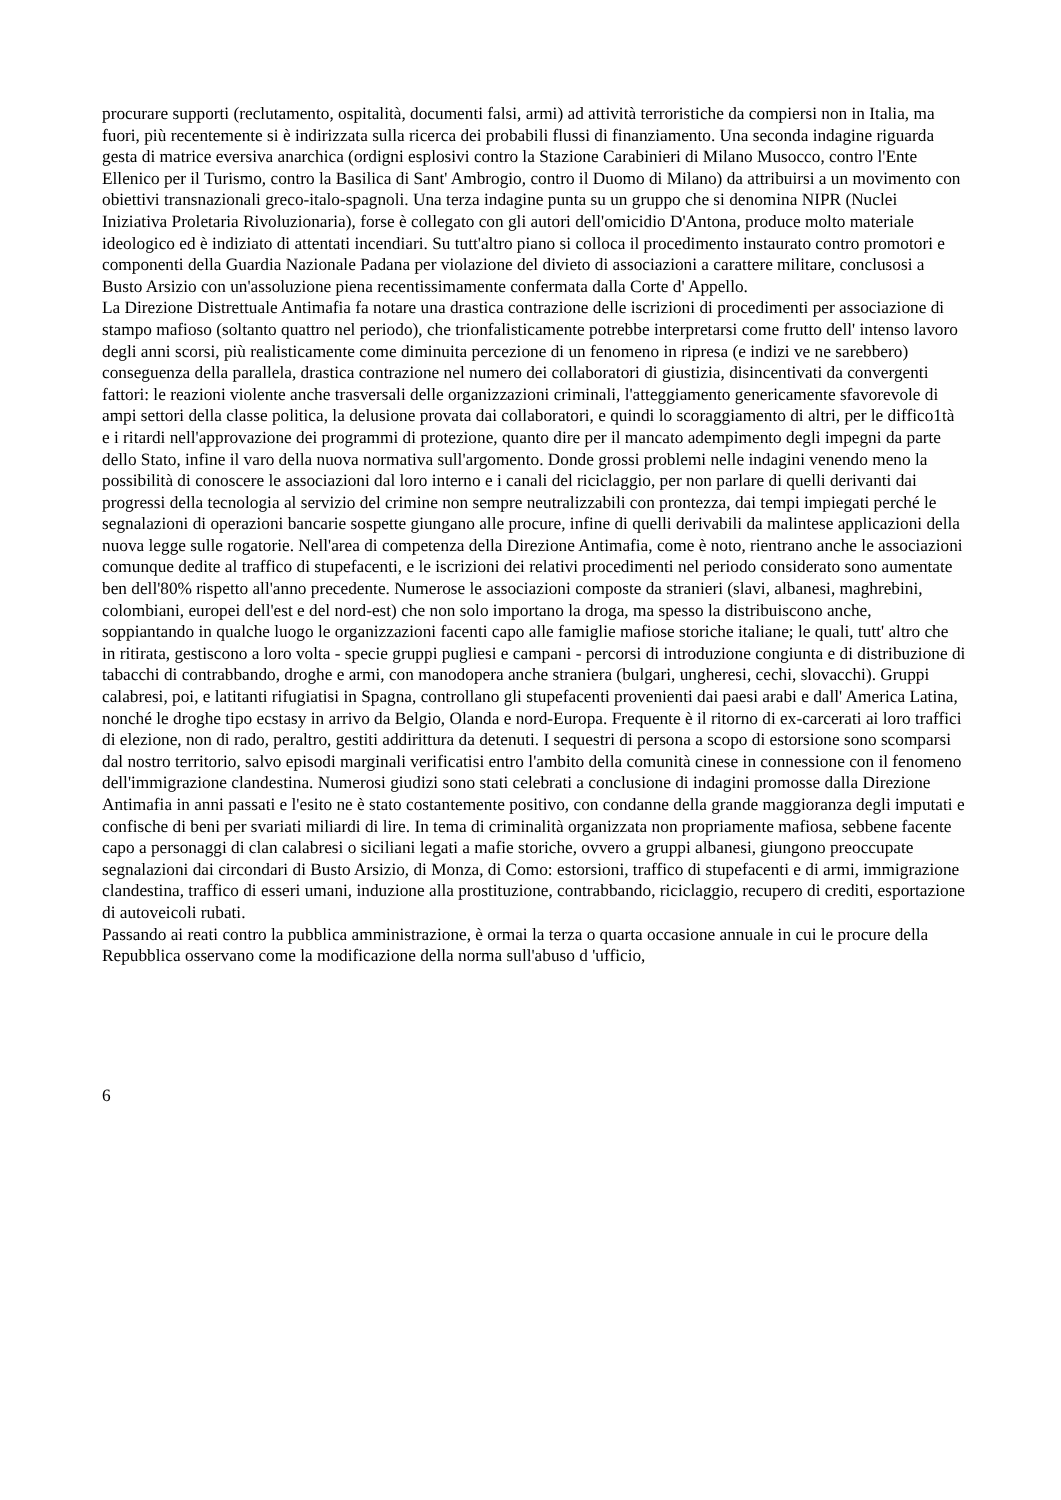procurare supporti (reclutamento, ospitalità, documenti falsi, armi) ad attività terroristiche da compiersi non in Italia, ma fuori, più recentemente si è indirizzata sulla ricerca dei probabili flussi di finanziamento. Una seconda indagine riguarda gesta di matrice eversiva anarchica (ordigni esplosivi contro la Stazione Carabinieri di Milano Musocco, contro l'Ente Ellenico per il Turismo, contro la Basilica di Sant' Ambrogio, contro il Duomo di Milano) da attribuirsi a un movimento con obiettivi transnazionali greco-italo-spagnoli. Una terza indagine punta su un gruppo che si denomina NIPR (Nuclei Iniziativa Proletaria Rivoluzionaria), forse è collegato con gli autori dell'omicidio D'Antona, produce molto materiale ideologico ed è indiziato di attentati incendiari. Su tutt'altro piano si colloca il procedimento instaurato contro promotori e componenti della Guardia Nazionale Padana per violazione del divieto di associazioni a carattere militare, conclusosi a Busto Arsizio con un'assoluzione piena recentissimamente confermata dalla Corte d' Appello.
La Direzione Distrettuale Antimafia fa notare una drastica contrazione delle iscrizioni di procedimenti per associazione di stampo mafioso (soltanto quattro nel periodo), che trionfalisticamente potrebbe interpretarsi come frutto dell' intenso lavoro degli anni scorsi, più realisticamente come diminuita percezione di un fenomeno in ripresa (e indizi ve ne sarebbero) conseguenza della parallela, drastica contrazione nel numero dei collaboratori di giustizia, disincentivati da convergenti fattori: le reazioni violente anche trasversali delle organizzazioni criminali, l'atteggiamento genericamente sfavorevole di ampi settori della classe politica, la delusione provata dai collaboratori, e quindi lo scoraggiamento di altri, per le diffico1tà e i ritardi nell'approvazione dei programmi di protezione, quanto dire per il mancato adempimento degli impegni da parte dello Stato, infine il varo della nuova normativa sull'argomento. Donde grossi problemi nelle indagini venendo meno la possibilità di conoscere le associazioni dal loro interno e i canali del riciclaggio, per non parlare di quelli derivanti dai progressi della tecnologia al servizio del crimine non sempre neutralizzabili con prontezza, dai tempi impiegati perché le segnalazioni di operazioni bancarie sospette giungano alle procure, infine di quelli derivabili da malintese applicazioni della nuova legge sulle rogatorie. Nell'area di competenza della Direzione Antimafia, come è noto, rientrano anche le associazioni comunque dedite al traffico di stupefacenti, e le iscrizioni dei relativi procedimenti nel periodo considerato sono aumentate ben dell'80% rispetto all'anno precedente. Numerose le associazioni composte da stranieri (slavi, albanesi, maghrebini, colombiani, europei dell'est e del nord-est) che non solo importano la droga, ma spesso la distribuiscono anche, soppiantando in qualche luogo le organizzazioni facenti capo alle famiglie mafiose storiche italiane; le quali, tutt' altro che in ritirata, gestiscono a loro volta - specie gruppi pugliesi e campani - percorsi di introduzione congiunta e di distribuzione di tabacchi di contrabbando, droghe e armi, con manodopera anche straniera (bulgari, ungheresi, cechi, slovacchi). Gruppi calabresi, poi, e latitanti rifugiatisi in Spagna, controllano gli stupefacenti provenienti dai paesi arabi e dall' America Latina, nonché le droghe tipo ecstasy in arrivo da Belgio, Olanda e nord-Europa. Frequente è il ritorno di ex-carcerati ai loro traffici di elezione, non di rado, peraltro, gestiti addirittura da detenuti. I sequestri di persona a scopo di estorsione sono scomparsi dal nostro territorio, salvo episodi marginali verificatisi entro l'ambito della comunità cinese in connessione con il fenomeno dell'immigrazione clandestina. Numerosi giudizi sono stati celebrati a conclusione di indagini promosse dalla Direzione Antimafia in anni passati e l'esito ne è stato costantemente positivo, con condanne della grande maggioranza degli imputati e confische di beni per svariati miliardi di lire. In tema di criminalità organizzata non propriamente mafiosa, sebbene facente capo a personaggi di clan calabresi o siciliani legati a mafie storiche, ovvero a gruppi albanesi, giungono preoccupate segnalazioni dai circondari di Busto Arsizio, di Monza, di Como: estorsioni, traffico di stupefacenti e di armi, immigrazione clandestina, traffico di esseri umani, induzione alla prostituzione, contrabbando, riciclaggio, recupero di crediti, esportazione di autoveicoli rubati.
Passando ai reati contro la pubblica amministrazione, è ormai la terza o quarta occasione annuale in cui le procure della Repubblica osservano come la modificazione della norma sull'abuso d 'ufficio,
6